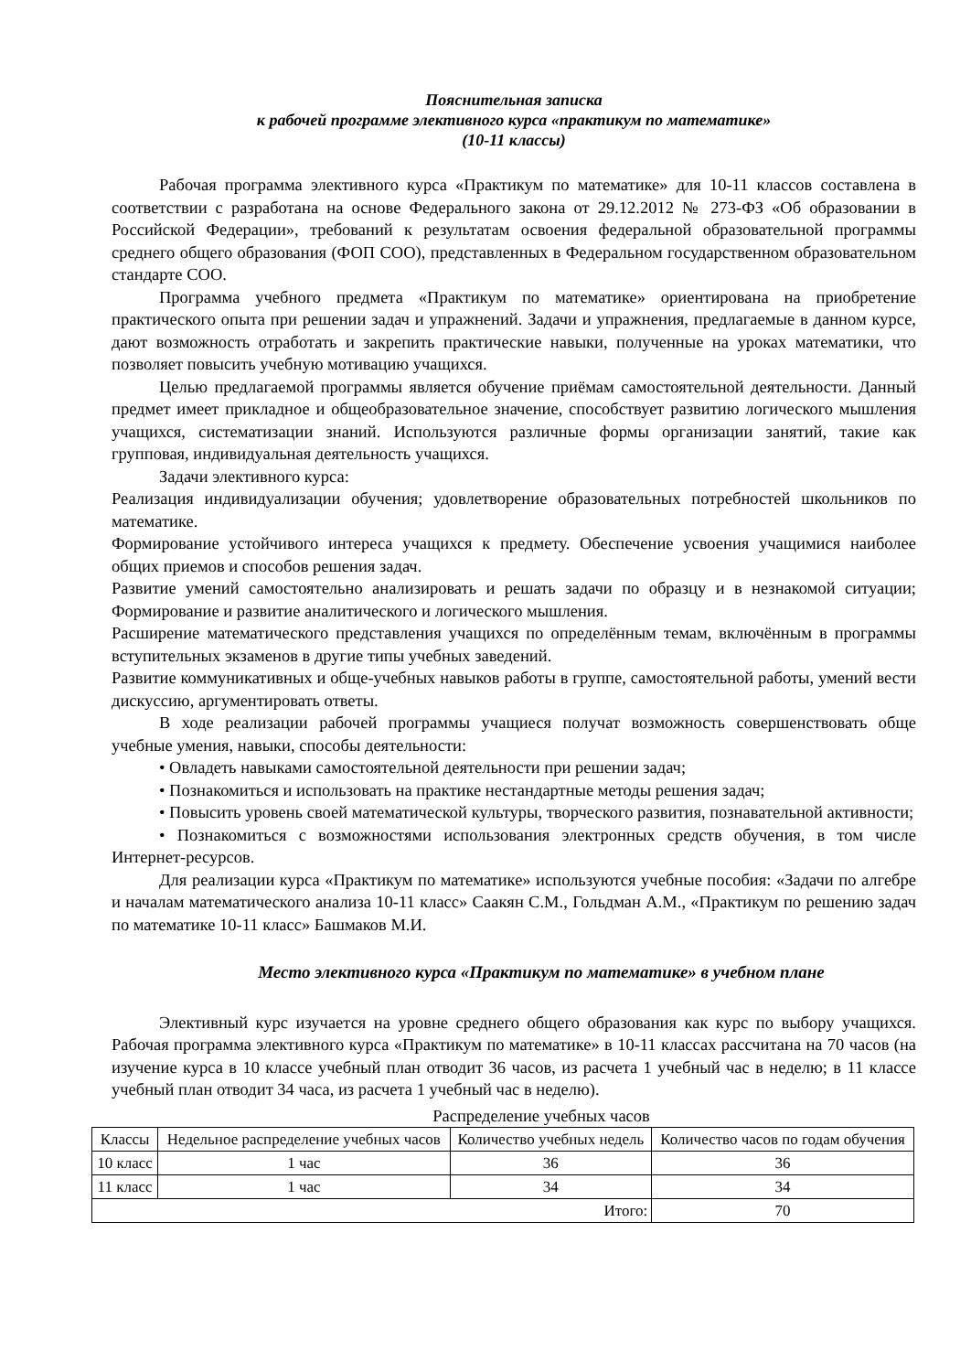Пояснительная записка
к рабочей программе элективного курса «практикум по математике»
(10-11 классы)
Рабочая программа элективного курса «Практикум по математике» для 10-11 классов составлена в соответствии с разработана на основе Федерального закона от 29.12.2012 № 273-ФЗ «Об образовании в Российской Федерации», требований к результатам освоения федеральной образовательной программы среднего общего образования (ФОП СОО), представленных в Федеральном государственном образовательном стандарте СОО.
Программа учебного предмета «Практикум по математике» ориентирована на приобретение практического опыта при решении задач и упражнений. Задачи и упражнения, предлагаемые в данном курсе, дают возможность отработать и закрепить практические навыки, полученные на уроках математики, что позволяет повысить учебную мотивацию учащихся.
Целью предлагаемой программы является обучение приёмам самостоятельной деятельности. Данный предмет имеет прикладное и общеобразовательное значение, способствует развитию логического мышления учащихся, систематизации знаний. Используются различные формы организации занятий, такие как групповая, индивидуальная деятельность учащихся.
Задачи элективного курса:
Реализация индивидуализации обучения; удовлетворение образовательных потребностей школьников по математике.
Формирование устойчивого интереса учащихся к предмету. Обеспечение усвоения учащимися наиболее общих приемов и способов решения задач.
Развитие умений самостоятельно анализировать и решать задачи по образцу и в незнакомой ситуации; Формирование и развитие аналитического и логического мышления.
Расширение математического представления учащихся по определённым темам, включённым в программы вступительных экзаменов в другие типы учебных заведений.
Развитие коммуникативных и обще-учебных навыков работы в группе, самостоятельной работы, умений вести дискуссию, аргументировать ответы.
В ходе реализации рабочей программы учащиеся получат возможность совершенствовать обще учебные умения, навыки, способы деятельности:
• Овладеть навыками самостоятельной деятельности при решении задач;
• Познакомиться и использовать на практике нестандартные методы решения задач;
• Повысить уровень своей математической культуры, творческого развития, познавательной активности;
• Познакомиться с возможностями использования электронных средств обучения, в том числе Интернет-ресурсов.
Для реализации курса «Практикум по математике» используются учебные пособия: «Задачи по алгебре и началам математического анализа 10-11 класс» Саакян С.М., Гольдман А.М., «Практикум по решению задач по математике 10-11 класс» Башмаков М.И.
Место элективного курса «Практикум по математике» в учебном плане
Элективный курс изучается на уровне среднего общего образования как курс по выбору учащихся. Рабочая программа элективного курса «Практикум по математике» в 10-11 классах рассчитана на 70 часов (на изучение курса в 10 классе учебный план отводит 36 часов, из расчета 1 учебный час в неделю; в 11 классе учебный план отводит 34 часа, из расчета 1 учебный час в неделю).
Распределение учебных часов
| Классы | Недельное распределение учебных часов | Количество учебных недель | Количество часов по годам обучения |
| --- | --- | --- | --- |
| 10 класс | 1 час | 36 | 36 |
| 11 класс | 1 час | 34 | 34 |
| Итого: | | | 70 |